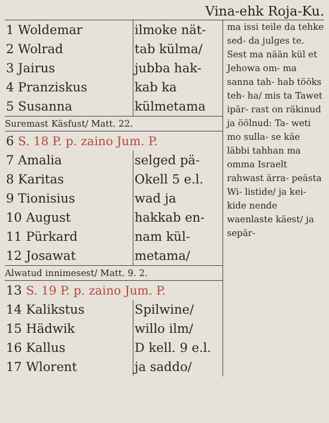Vina-ehk Roja-Ku.
| 1 Woldemar | ilmoke nät- |
| 2 Wolrad | tab külma/ |
| 3 Jairus | jubba hak- |
| 4 Pranziskus | kab ka |
| 5 Susanna | külmetama |
Suremast Käsfust/ Matt. 22.
| 6 S. 18 P. p. zaino Jum. P. | |
| 7 Amalia | selged pä- |
| 8 Karitas | Okell 5 e.l. |
| 9 Tionisius | wad ja |
| 10 August | hakkab en- |
| 11 Pürkard | nam kül- |
| 12 Josawat | metama/ |
Alwatud innimesest/ Matt. 9. 2.
| 13 S. 19 P. p. zaino Jum. P. | |
| 14 Kalikstus | Spilwine/ |
| 15 Hädwik | willo ilm/ |
| 16 Kallus | D kell. 9 e.l. |
| 17 Wlorent | ja saddo/ |
ma issi teile da tehke sed- da julges te. Sest ma nään kül et Jehowa om- ma sanna tah- hab tööks teh- ha/ mis ta Tawet ipär- rast on räkinud ja öölnud: Ta- weti mo sulla- se käe läbbi tahhan ma omma Israelt rahwast ärra- peästa Wi- listide/ ja kei- kide nende waenlaste käest/ ja sepär-